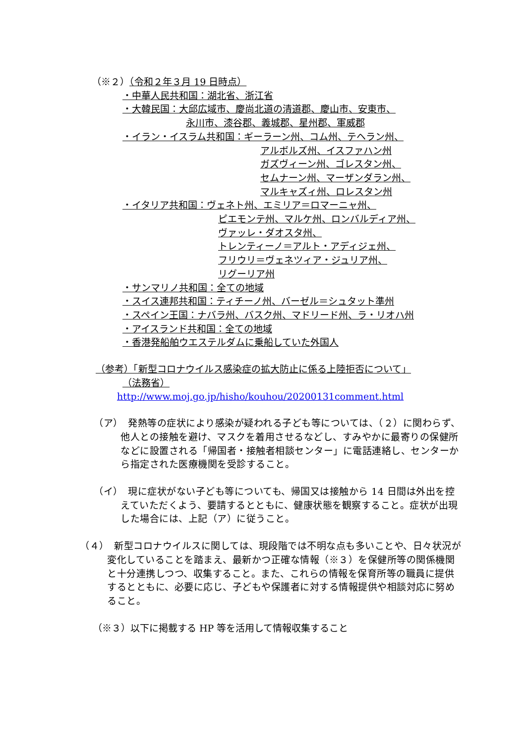（※２）（令和２年３月 19 日時点）
・中華人民共和国：湖北省、浙江省
・大韓民国：大邱広域市、慶尚北道の清道郡、慶山市、安東市、
永川市、漆谷郡、義城郡、星州郡、軍威郡
・イラン・イスラム共和国：ギーラーン州、コム州、テヘラン州、
アルボルズ州、イスファハン州
ガズヴィーン州、ゴレスタン州、
セムナーン州、マーザンダラン州、
マルキャズィ州、ロレスタン州
・イタリア共和国：ヴェネト州、エミリア＝ロマーニャ州、
ピエモンテ州、マルケ州、ロンバルディア州、
ヴァッレ・ダオスタ州、
トレンティーノ＝アルト・アディジェ州、
フリウリ＝ヴェネツィア・ジュリア州、
リグーリア州
・サンマリノ共和国：全ての地域
・スイス連邦共和国：ティチーノ州、バーゼル＝シュタット準州
・スペイン王国：ナバラ州、バスク州、マドリード州、ラ・リオハ州
・アイスランド共和国：全ての地域
・香港発船舶ウエステルダムに乗船していた外国人
（参考）「新型コロナウイルス感染症の拡大防止に係る上陸拒否について」
（法務省）
http://www.moj.go.jp/hisho/kouhou/20200131comment.html
（ア）　発熱等の症状により感染が疑われる子ども等については、（２）に関わらず、他人との接触を避け、マスクを着用させるなどし、すみやかに最寄りの保健所などに設置される「帰国者・接触者相談センター」に電話連絡し、センターから指定された医療機関を受診すること。
（イ）　現に症状がない子ども等についても、帰国又は接触から 14 日間は外出を控えていただくよう、要請するとともに、健康状態を観察すること。症状が出現した場合には、上記（ア）に従うこと。
（４）　新型コロナウイルスに関しては、現段階では不明な点も多いことや、日々状況が変化していることを踏まえ、最新かつ正確な情報（※３）を保健所等の関係機関と十分連携しつつ、収集すること。また、これらの情報を保育所等の職員に提供するとともに、必要に応じ、子どもや保護者に対する情報提供や相談対応に努めること。
（※３）以下に掲載する HP 等を活用して情報収集すること